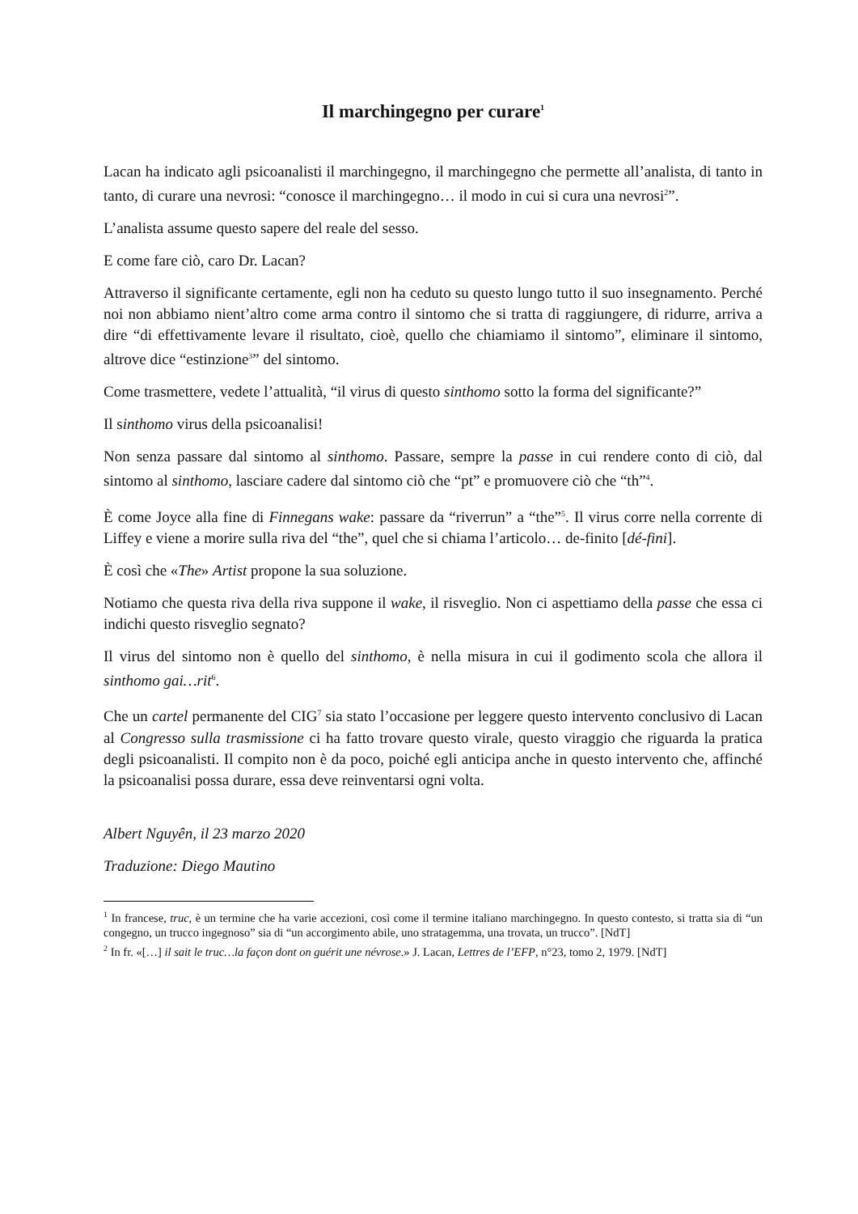Il marchingegno per curare<sup>1</sup>
Lacan ha indicato agli psicoanalisti il marchingegno, il marchingegno che permette all’analista, di tanto in tanto, di curare una nevrosi: “conosce il marchingegno… il modo in cui si cura una nevrosi<sup>2</sup>”.
L’analista assume questo sapere del reale del sesso.
E come fare ciò, caro Dr. Lacan?
Attraverso il significante certamente, egli non ha ceduto su questo lungo tutto il suo insegnamento. Perché noi non abbiamo nient’altro come arma contro il sintomo che si tratta di raggiungere, di ridurre, arriva a dire “di effettivamente levare il risultato, cioè, quello che chiamiamo il sintomo”, eliminare il sintomo, altrove dice “estinzione<sup>3</sup>” del sintomo.
Come trasmettere, vedete l’attualità, “il virus di questo sinthomo sotto la forma del significante?”
Il sinthomo virus della psicoanalisi!
Non senza passare dal sintomo al sinthomo. Passare, sempre la passe in cui rendere conto di ciò, dal sintomo al sinthomo, lasciare cadere dal sintomo ciò che “pt” e promuovere ciò che “th”<sup>4</sup>.
È come Joyce alla fine di Finnegans wake: passare da “riverrun” a “the”<sup>5</sup>. Il virus corre nella corrente di Liffey e viene a morire sulla riva del “the”, quel che si chiama l’articolo… de-finito [dé-fini].
È così che «The» Artist propone la sua soluzione.
Notiamo che questa riva della riva suppone il wake, il risveglio. Non ci aspettiamo della passe che essa ci indichi questo risveglio segnato?
Il virus del sintomo non è quello del sinthomo, è nella misura in cui il godimento scola che allora il sinthomo gai…rit<sup>6</sup>.
Che un cartel permanente del CIG<sup>7</sup> sia stato l’occasione per leggere questo intervento conclusivo di Lacan al Congresso sulla trasmissione ci ha fatto trovare questo virale, questo viraggio che riguarda la pratica degli psicoanalisti. Il compito non è da poco, poiché egli anticipa anche in questo intervento che, affinché la psicoanalisi possa durare, essa deve reinventarsi ogni volta.
Albert Nguyên, il 23 marzo 2020
Traduzione: Diego Mautino
<sup>1</sup> In francese, truc, è un termine che ha varie accezioni, così come il termine italiano marchingegno. In questo contesto, si tratta sia di “un congegno, un trucco ingegnoso” sia di “un accorgimento abile, uno stratagemma, una trovata, un trucco”. [NdT]
<sup>2</sup> In fr. «[…] il sait le truc…la façon dont on guérit une névrose.» J. Lacan, Lettres de l’EFP, n°23, tomo 2, 1979. [NdT]